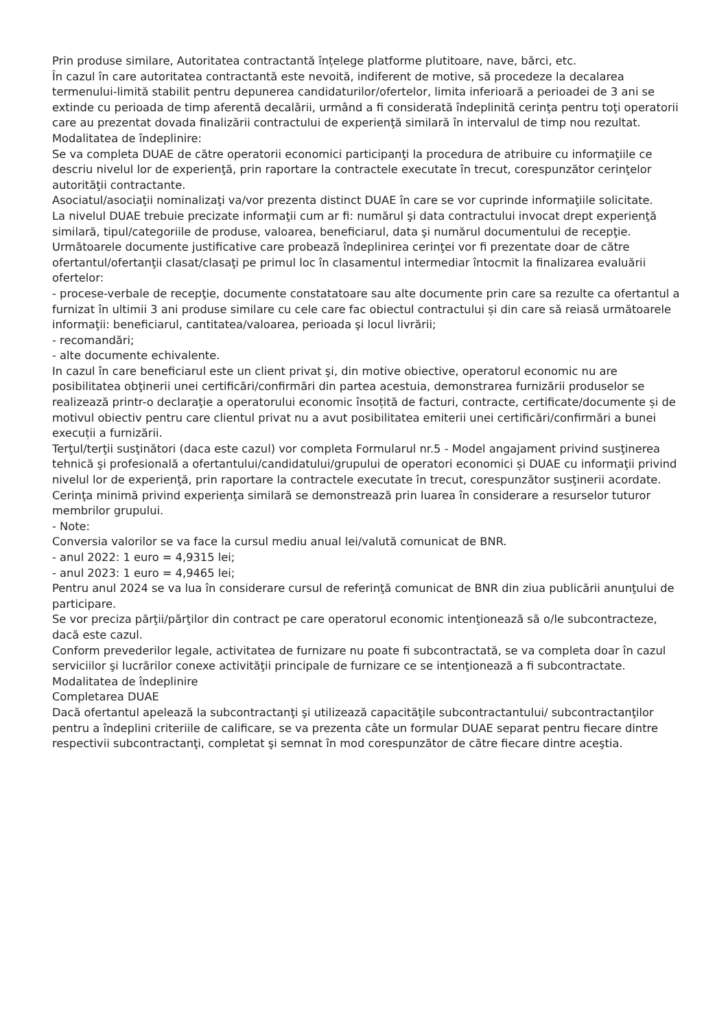Prin produse similare, Autoritatea contractantă înțelege platforme plutitoare, nave, bărci, etc.
În cazul în care autoritatea contractantă este nevoită, indiferent de motive, să procedeze la decalarea termenului-limită stabilit pentru depunerea candidaturilor/ofertelor, limita inferioară a perioadei de 3 ani se extinde cu perioada de timp aferentă decalării, urmând a fi considerată îndeplinită cerinţa pentru toţi operatorii care au prezentat dovada finalizării contractului de experienţă similară în intervalul de timp nou rezultat.
Modalitatea de îndeplinire:
Se va completa DUAE de către operatorii economici participanţi la procedura de atribuire cu informaţiile ce descriu nivelul lor de experienţă, prin raportare la contractele executate în trecut, corespunzător cerinţelor autorităţii contractante.
Asociatul/asociaţii nominalizaţi va/vor prezenta distinct DUAE în care se vor cuprinde informaţiile solicitate.
La nivelul DUAE trebuie precizate informaţii cum ar fi: numărul şi data contractului invocat drept experienţă similară, tipul/categoriile de produse, valoarea, beneficiarul, data şi numărul documentului de recepţie.
Următoarele documente justificative care probează îndeplinirea cerinţei vor fi prezentate doar de către ofertantul/ofertanţii clasat/clasaţi pe primul loc în clasamentul intermediar întocmit la finalizarea evaluării ofertelor:
- procese-verbale de recepţie, documente constatatoare sau alte documente prin care sa rezulte ca ofertantul a furnizat în ultimii 3 ani produse similare cu cele care fac obiectul contractului și din care să reiasă următoarele informaţii: beneficiarul, cantitatea/valoarea, perioada şi locul livrării;
- recomandări;
- alte documente echivalente.
In cazul în care beneficiarul este un client privat şi, din motive obiective, operatorul economic nu are posibilitatea obţinerii unei certificări/confirmări din partea acestuia, demonstrarea furnizării produselor se realizează printr-o declaraţie a operatorului economic însoțită de facturi, contracte, certificate/documente și de motivul obiectiv pentru care clientul privat nu a avut posibilitatea emiterii unei certificări/confirmări a bunei execuții a furnizării.
Terţul/terţii susţinători (daca este cazul) vor completa Formularul nr.5 - Model angajament privind susţinerea tehnică şi profesională a ofertantului/candidatului/grupului de operatori economici și DUAE cu informaţii privind nivelul lor de experienţă, prin raportare la contractele executate în trecut, corespunzător susţinerii acordate.
Cerinţa minimă privind experienţa similară se demonstrează prin luarea în considerare a resurselor tuturor membrilor grupului.
- Note:
Conversia valorilor se va face la cursul mediu anual lei/valută comunicat de BNR.
- anul 2022: 1 euro = 4,9315 lei;
- anul 2023: 1 euro = 4,9465 lei;
Pentru anul 2024 se va lua în considerare cursul de referinţă comunicat de BNR din ziua publicării anunţului de participare.
Se vor preciza părţii/părţilor din contract pe care operatorul economic intenţionează să o/le subcontracteze, dacă este cazul.
Conform prevederilor legale, activitatea de furnizare nu poate fi subcontractată, se va completa doar în cazul serviciilor şi lucrărilor conexe activităţii principale de furnizare ce se intenţionează a fi subcontractate.
Modalitatea de îndeplinire
Completarea DUAE
Dacă ofertantul apelează la subcontractanţi şi utilizează capacităţile subcontractantului/ subcontractanţilor pentru a îndeplini criteriile de calificare, se va prezenta câte un formular DUAE separat pentru fiecare dintre respectivii subcontractanţi, completat şi semnat în mod corespunzător de către fiecare dintre aceştia.